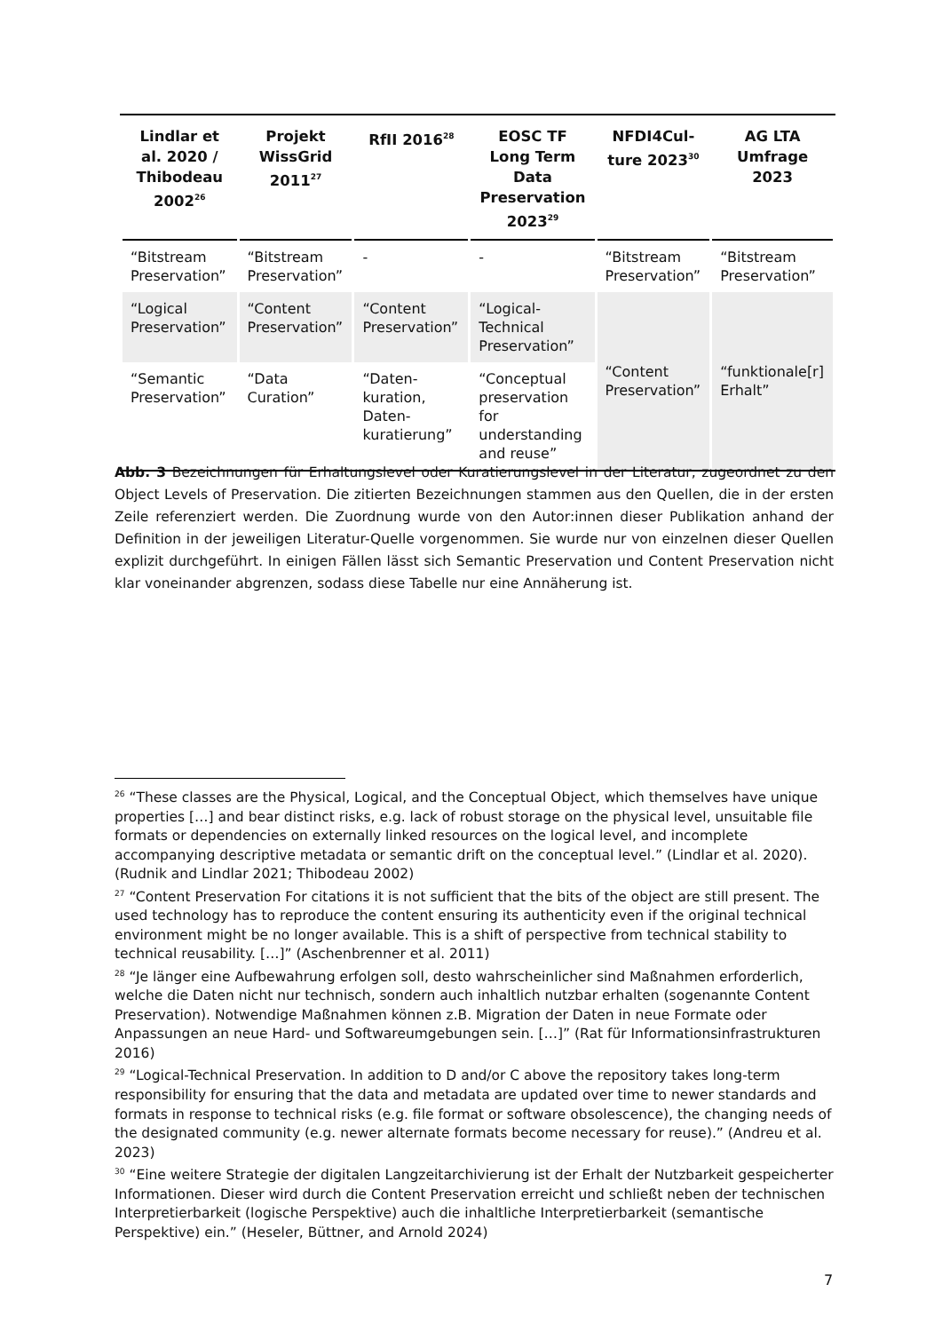| Lindlar et al. 2020 / Thibodeau 2002<sup>26</sup> | Projekt WissGrid 2011<sup>27</sup> | RfII 2016<sup>28</sup> | EOSC TF Long Term Data Preservation 2023<sup>29</sup> | NFDI4Cul-ture 2023<sup>30</sup> | AG LTA Umfrage 2023 |
| --- | --- | --- | --- | --- | --- |
| “Bitstream Preservation” | “Bitstream Preservation” | - | - | “Bitstream Preservation” | “Bitstream Preservation” |
| “Logical Preservation” | “Content Preservation” | “Content Preservation” | “Logical-Technical Preservation” | “Content Preservation” | “funktionale[r] Erhalt” |
| “Semantic Preservation” | “Data Curation” | “Daten-kuration, Daten-kuratierung” | “Conceptual preservation for understanding and reuse” | | |
Abb. 3 Bezeichnungen für Erhaltungslevel oder Kuratierungslevel in der Literatur, zugeordnet zu den Object Levels of Preservation. Die zitierten Bezeichnungen stammen aus den Quellen, die in der ersten Zeile referenziert werden. Die Zuordnung wurde von den Autor:innen dieser Publikation anhand der Definition in der jeweiligen Literatur-Quelle vorgenommen. Sie wurde nur von einzelnen dieser Quellen explizit durchgeführt. In einigen Fällen lässt sich Semantic Preservation und Content Preservation nicht klar voneinander abgrenzen, sodass diese Tabelle nur eine Annäherung ist.
<sup>26</sup> “These classes are the Physical, Logical, and the Conceptual Object, which themselves have unique properties […] and bear distinct risks, e.g. lack of robust storage on the physical level, unsuitable file formats or dependencies on externally linked resources on the logical level, and incomplete accompanying descriptive metadata or semantic drift on the conceptual level.” (Lindlar et al. 2020). (Rudnik and Lindlar 2021; Thibodeau 2002)
<sup>27</sup> “Content Preservation For citations it is not sufficient that the bits of the object are still present. The used technology has to reproduce the content ensuring its authenticity even if the original technical environment might be no longer available. This is a shift of perspective from technical stability to technical reusability. […]” (Aschenbrenner et al. 2011)
<sup>28</sup> “Je länger eine Aufbewahrung erfolgen soll, desto wahrscheinlicher sind Maßnahmen erforderlich, welche die Daten nicht nur technisch, sondern auch inhaltlich nutzbar erhalten (sogenannte Content Preservation). Notwendige Maßnahmen können z.B. Migration der Daten in neue Formate oder Anpassungen an neue Hard- und Softwareumgebungen sein. […]” (Rat für Informationsinfrastrukturen 2016)
<sup>29</sup> “Logical-Technical Preservation. In addition to D and/or C above the repository takes long-term responsibility for ensuring that the data and metadata are updated over time to newer standards and formats in response to technical risks (e.g. file format or software obsolescence), the changing needs of the designated community (e.g. newer alternate formats become necessary for reuse).” (Andreu et al. 2023)
<sup>30</sup> “Eine weitere Strategie der digitalen Langzeitarchivierung ist der Erhalt der Nutzbarkeit gespeicherter Informationen. Dieser wird durch die Content Preservation erreicht und schließt neben der technischen Interpretierbarkeit (logische Perspektive) auch die inhaltliche Interpretierbarkeit (semantische Perspektive) ein.” (Heseler, Büttner, and Arnold 2024)
7